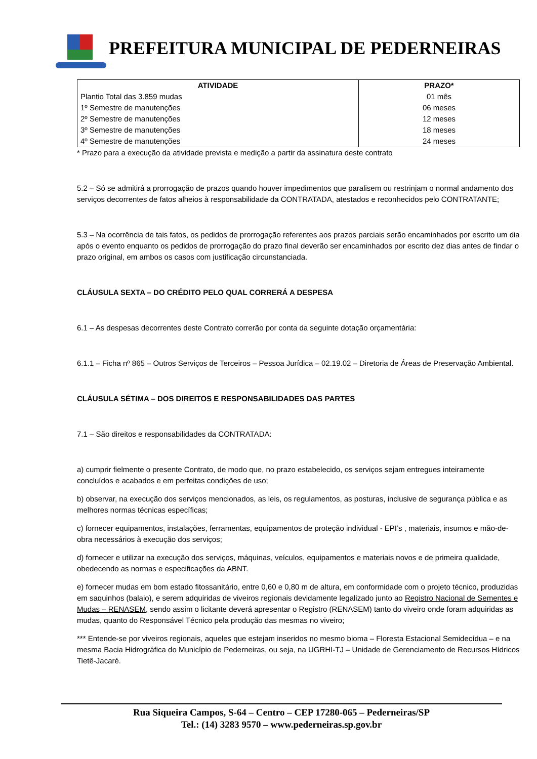PREFEITURA MUNICIPAL DE PEDERNEIRAS
| ATIVIDADE | PRAZO* |
| --- | --- |
| Plantio Total das 3.859 mudas | 01 mês |
| 1º Semestre de manutenções | 06 meses |
| 2º Semestre de manutenções | 12 meses |
| 3º Semestre de manutenções | 18 meses |
| 4º Semestre de manutenções | 24 meses |
* Prazo para a execução da atividade prevista e medição a partir da assinatura deste contrato
5.2 – Só se admitirá a prorrogação de prazos quando houver impedimentos que paralisem ou restrinjam o normal andamento dos serviços decorrentes de fatos alheios à responsabilidade da CONTRATADA, atestados e reconhecidos pelo CONTRATANTE;
5.3 – Na ocorrência de tais fatos, os pedidos de prorrogação referentes aos prazos parciais serão encaminhados por escrito um dia após o evento enquanto os pedidos de prorrogação do prazo final deverão ser encaminhados por escrito dez dias antes de findar o prazo original, em ambos os casos com justificação circunstanciada.
CLÁUSULA SEXTA – DO CRÉDITO PELO QUAL CORRERÁ A DESPESA
6.1 – As despesas decorrentes deste Contrato correrão por conta da seguinte dotação orçamentária:
6.1.1 – Ficha nº 865 – Outros Serviços de Terceiros – Pessoa Jurídica – 02.19.02 – Diretoria de Áreas de Preservação Ambiental.
CLÁUSULA SÉTIMA – DOS DIREITOS E RESPONSABILIDADES DAS PARTES
7.1 – São direitos e responsabilidades da CONTRATADA:
a) cumprir fielmente o presente Contrato, de modo que, no prazo estabelecido, os serviços sejam entregues inteiramente concluídos e acabados e em perfeitas condições de uso;
b) observar, na execução dos serviços mencionados, as leis, os regulamentos, as posturas, inclusive de segurança pública e as melhores normas técnicas específicas;
c) fornecer equipamentos, instalações, ferramentas, equipamentos de proteção individual - EPI’s , materiais, insumos e mão-de-obra necessários à execução dos serviços;
d) fornecer e utilizar na execução dos serviços, máquinas, veículos, equipamentos e materiais novos e de primeira qualidade, obedecendo as normas e especificações da ABNT.
e) fornecer mudas em bom estado fitossanitário, entre 0,60 e 0,80 m de altura, em conformidade com o projeto técnico, produzidas em saquinhos (balaio), e serem adquiridas de viveiros regionais devidamente legalizado junto ao Registro Nacional de Sementes e Mudas – RENASEM, sendo assim o licitante deverá apresentar o Registro (RENASEM) tanto do viveiro onde foram adquiridas as mudas, quanto do Responsável Técnico pela produção das mesmas no viveiro;
*** Entende-se por viveiros regionais, aqueles que estejam inseridos no mesmo bioma – Floresta Estacional Semidecídua – e na mesma Bacia Hidrográfica do Município de Pederneiras, ou seja, na UGRHI-TJ – Unidade de Gerenciamento de Recursos Hídricos Tietê-Jacaré.
Rua Siqueira Campos, S-64 – Centro – CEP 17280-065 – Pederneiras/SP
Tel.: (14) 3283 9570 – www.pederneiras.sp.gov.br